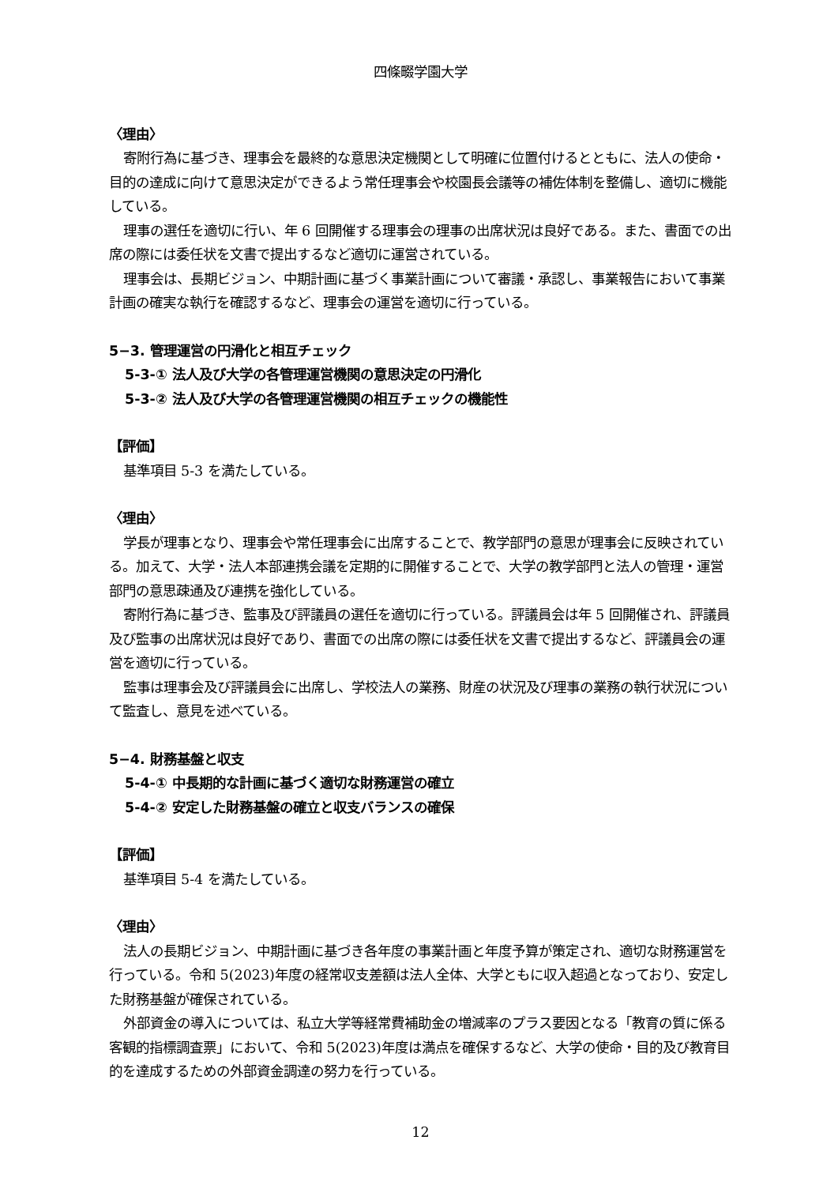四條畷学園大学
〈理由〉
寄附行為に基づき、理事会を最終的な意思決定機関として明確に位置付けるとともに、法人の使命・目的の達成に向けて意思決定ができるよう常任理事会や校園長会議等の補佐体制を整備し、適切に機能している。
理事の選任を適切に行い、年 6 回開催する理事会の理事の出席状況は良好である。また、書面での出席の際には委任状を文書で提出するなど適切に運営されている。
理事会は、長期ビジョン、中期計画に基づく事業計画について審議・承認し、事業報告において事業計画の確実な執行を確認するなど、理事会の運営を適切に行っている。
5−3. 管理運営の円滑化と相互チェック
5-3-① 法人及び大学の各管理運営機関の意思決定の円滑化
5-3-② 法人及び大学の各管理運営機関の相互チェックの機能性
【評価】
基準項目 5-3 を満たしている。
〈理由〉
学長が理事となり、理事会や常任理事会に出席することで、教学部門の意思が理事会に反映されている。加えて、大学・法人本部連携会議を定期的に開催することで、大学の教学部門と法人の管理・運営部門の意思疎通及び連携を強化している。
寄附行為に基づき、監事及び評議員の選任を適切に行っている。評議員会は年 5 回開催され、評議員及び監事の出席状況は良好であり、書面での出席の際には委任状を文書で提出するなど、評議員会の運営を適切に行っている。
監事は理事会及び評議員会に出席し、学校法人の業務、財産の状況及び理事の業務の執行状況について監査し、意見を述べている。
5−4. 財務基盤と収支
5-4-① 中長期的な計画に基づく適切な財務運営の確立
5-4-② 安定した財務基盤の確立と収支バランスの確保
【評価】
基準項目 5-4 を満たしている。
〈理由〉
法人の長期ビジョン、中期計画に基づき各年度の事業計画と年度予算が策定され、適切な財務運営を行っている。令和 5(2023)年度の経常収支差額は法人全体、大学ともに収入超過となっており、安定した財務基盤が確保されている。
外部資金の導入については、私立大学等経常費補助金の増減率のプラス要因となる「教育の質に係る客観的指標調査票」において、令和 5(2023)年度は満点を確保するなど、大学の使命・目的及び教育目的を達成するための外部資金調達の努力を行っている。
12